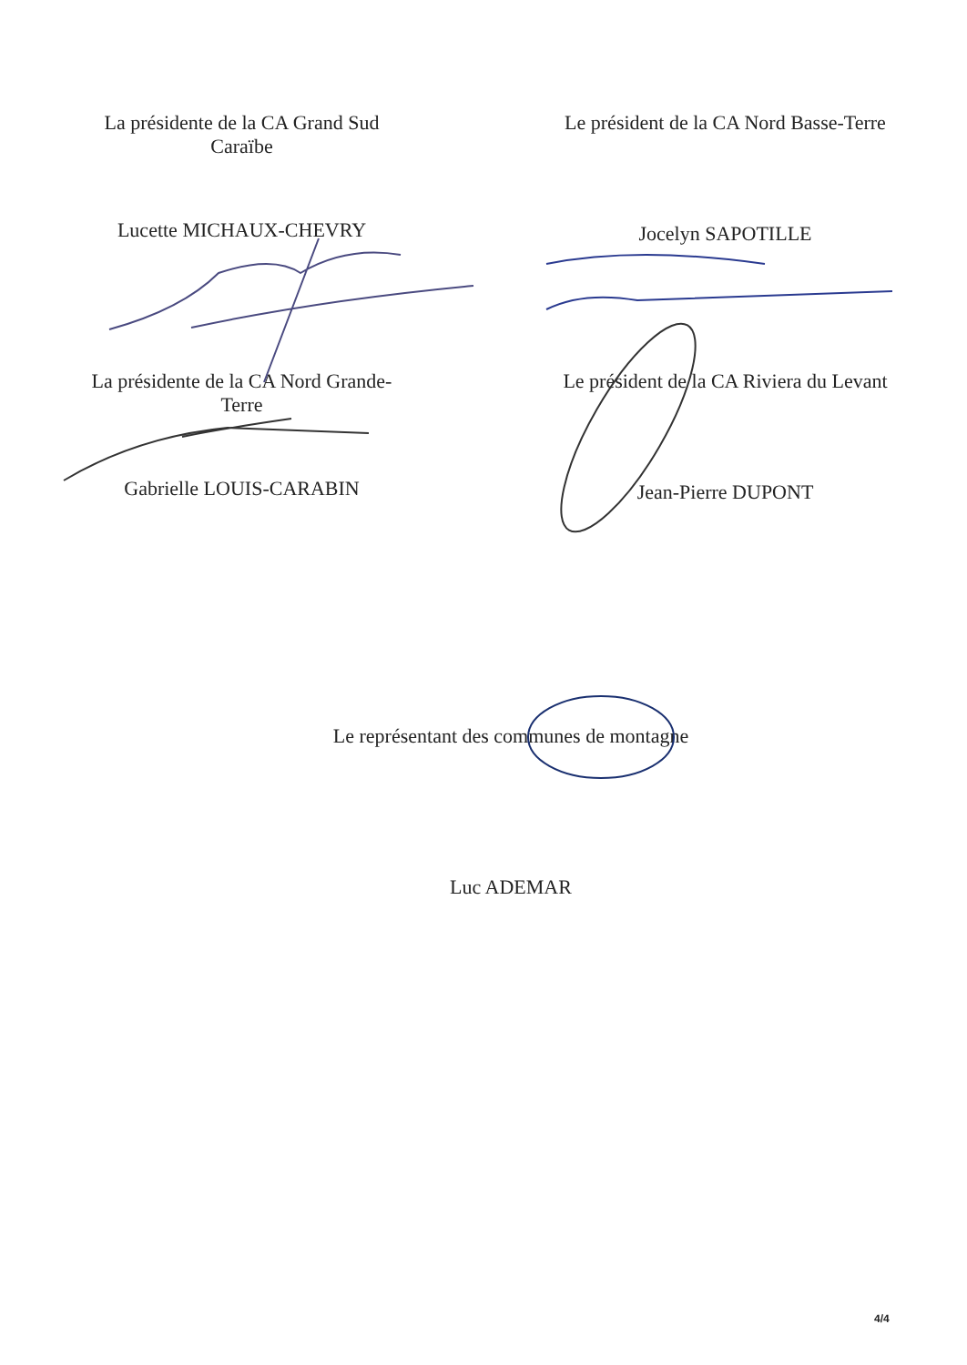La présidente de la CA Grand Sud
Caraïbe
Lucette MICHAUX-CHEVRY
Le président de la CA Nord Basse-Terre
Jocelyn SAPOTILLE
La présidente de la CA Nord Grande-
Terre
Gabrielle LOUIS-CARABIN
Le président de la CA Riviera du Levant
Jean-Pierre DUPONT
Le représentant des communes de montagne
Luc ADEMAR
4/4